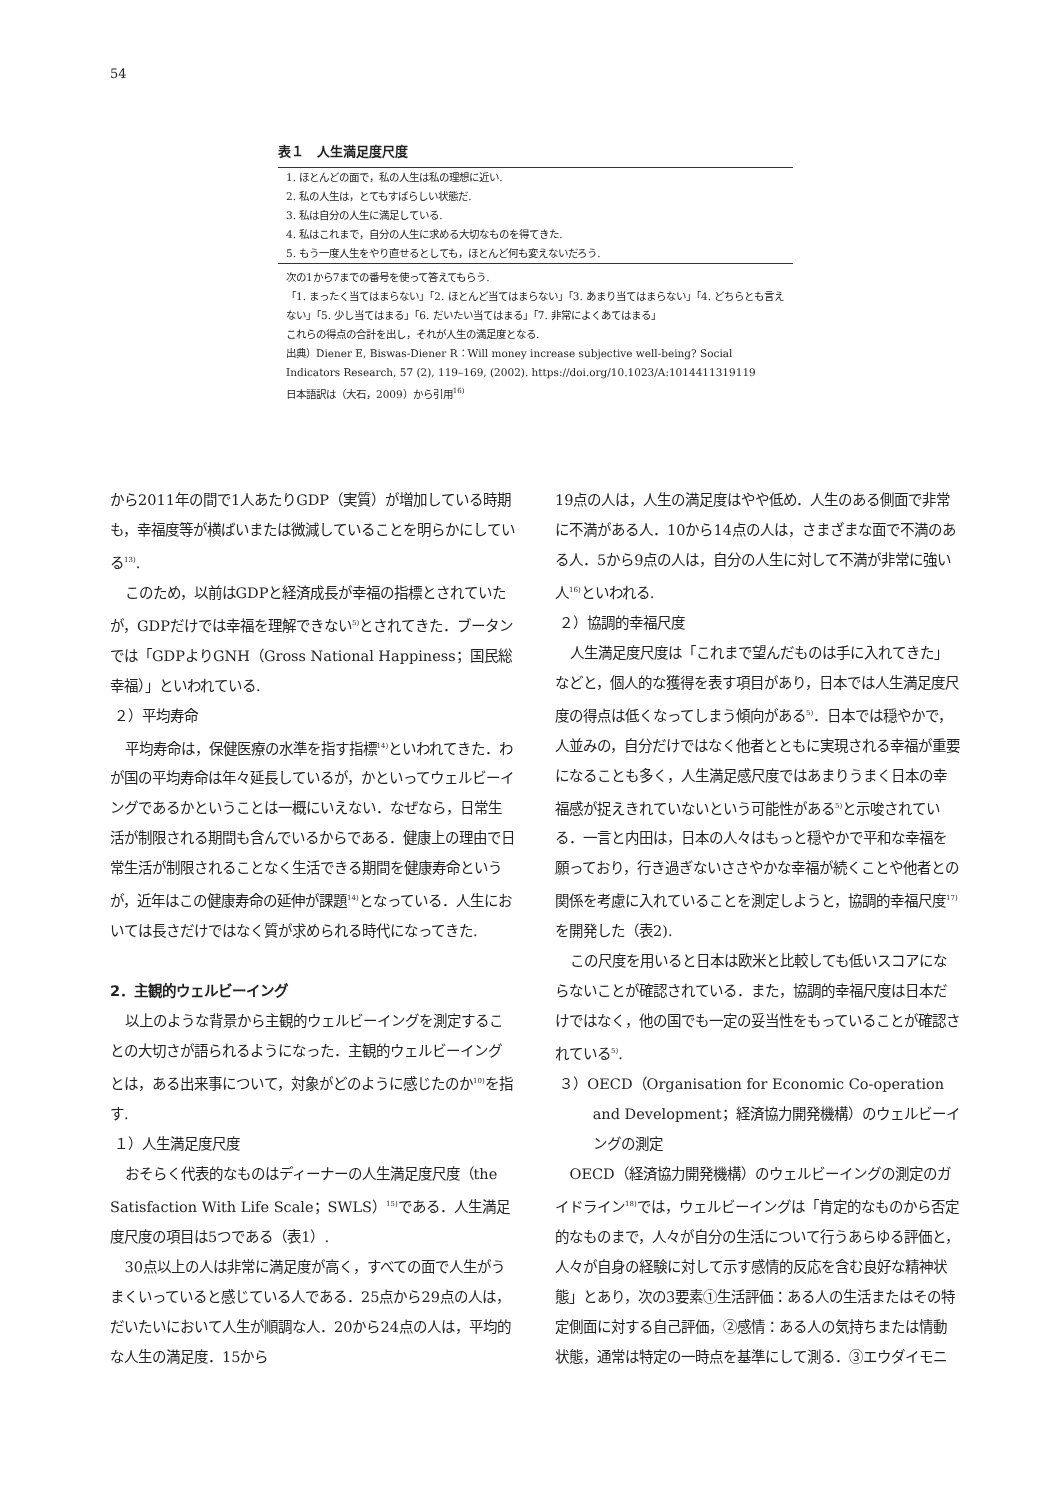54
表１　人生満足度尺度
| 1. ほとんどの面で，私の人生は私の理想に近い. |
| 2. 私の人生は，とてもすばらしい状態だ. |
| 3. 私は自分の人生に満足している. |
| 4. 私はこれまで，自分の人生に求める大切なものを得てきた. |
| 5. もう一度人生をやり直せるとしても，ほとんど何も変えないだろう. |
次の1から7までの番号を使って答えてもらう.
「1. まったく当てはまらない」「2. ほとんど当てはまらない」「3. あまり当てはまらない」「4. どちらとも言えない」「5. 少し当てはまる」「6. だいたい当てはまる」「7. 非常によくあてはまる」
これらの得点の合計を出し，それが人生の満足度となる.
出典）Diener E, Biswas-Diener R：Will money increase subjective well-being? Social Indicators Research, 57 (2), 119–169, (2002). https://doi.org/10.1023/A:1014411319119
日本語訳は（大石，2009）から引用<sup>16)</sup>
から2011年の間で1人あたりGDP（実質）が増加している時期も，幸福度等が横ばいまたは微減していることを明らかにしている<sup>13)</sup>.
このため，以前はGDPと経済成長が幸福の指標とされていたが，GDPだけでは幸福を理解できない<sup>5)</sup>とされてきた．ブータンでは「GDPよりGNH（Gross National Happiness；国民総幸福）」といわれている.
２）平均寿命
平均寿命は，保健医療の水準を指す指標<sup>14)</sup>といわれてきた．わが国の平均寿命は年々延長しているが，かといってウェルビーイングであるかということは一概にいえない．なぜなら，日常生活が制限される期間も含んでいるからである．健康上の理由で日常生活が制限されることなく生活できる期間を健康寿命というが，近年はこの健康寿命の延伸が課題<sup>14)</sup>となっている．人生においては長さだけではなく質が求められる時代になってきた.
2．主観的ウェルビーイング
以上のような背景から主観的ウェルビーイングを測定することの大切さが語られるようになった．主観的ウェルビーイングとは，ある出来事について，対象がどのように感じたのか<sup>10)</sup>を指す.
１）人生満足度尺度
おそらく代表的なものはディーナーの人生満足度尺度（the Satisfaction With Life Scale；SWLS）<sup>15)</sup>である．人生満足度尺度の項目は5つである（表1）.
30点以上の人は非常に満足度が高く，すべての面で人生がうまくいっていると感じている人である．25点から29点の人は，だいたいにおいて人生が順調な人．20から24点の人は，平均的な人生の満足度．15から
19点の人は，人生の満足度はやや低め．人生のある側面で非常に不満がある人．10から14点の人は，さまざまな面で不満のある人．5から9点の人は，自分の人生に対して不満が非常に強い人<sup>16)</sup>といわれる.
２）協調的幸福尺度
人生満足度尺度は「これまで望んだものは手に入れてきた」などと，個人的な獲得を表す項目があり，日本では人生満足度尺度の得点は低くなってしまう傾向がある<sup>5)</sup>．日本では穏やかで，人並みの，自分だけではなく他者とともに実現される幸福が重要になることも多く，人生満足感尺度ではあまりうまく日本の幸福感が捉えきれていないという可能性がある<sup>5)</sup>と示唆されている．一言と内田は，日本の人々はもっと穏やかで平和な幸福を願っており，行き過ぎないささやかな幸福が続くことや他者との関係を考慮に入れていることを測定しようと，協調的幸福尺度<sup>17)</sup>を開発した（表2).
この尺度を用いると日本は欧米と比較しても低いスコアにならないことが確認されている．また，協調的幸福尺度は日本だけではなく，他の国でも一定の妥当性をもっていることが確認されている<sup>5)</sup>.
３）OECD（Organisation for Economic Co-operation and Development；経済協力開発機構）のウェルビーイングの測定
OECD（経済協力開発機構）のウェルビーイングの測定のガイドライン<sup>18)</sup>では，ウェルビーイングは「肯定的なものから否定的なものまで，人々が自分の生活について行うあらゆる評価と，人々が自身の経験に対して示す感情的反応を含む良好な精神状態」とあり，次の3要素①生活評価：ある人の生活またはその特定側面に対する自己評価，②感情：ある人の気持ちまたは情動状態，通常は特定の一時点を基準にして測る．③エウダイモニ